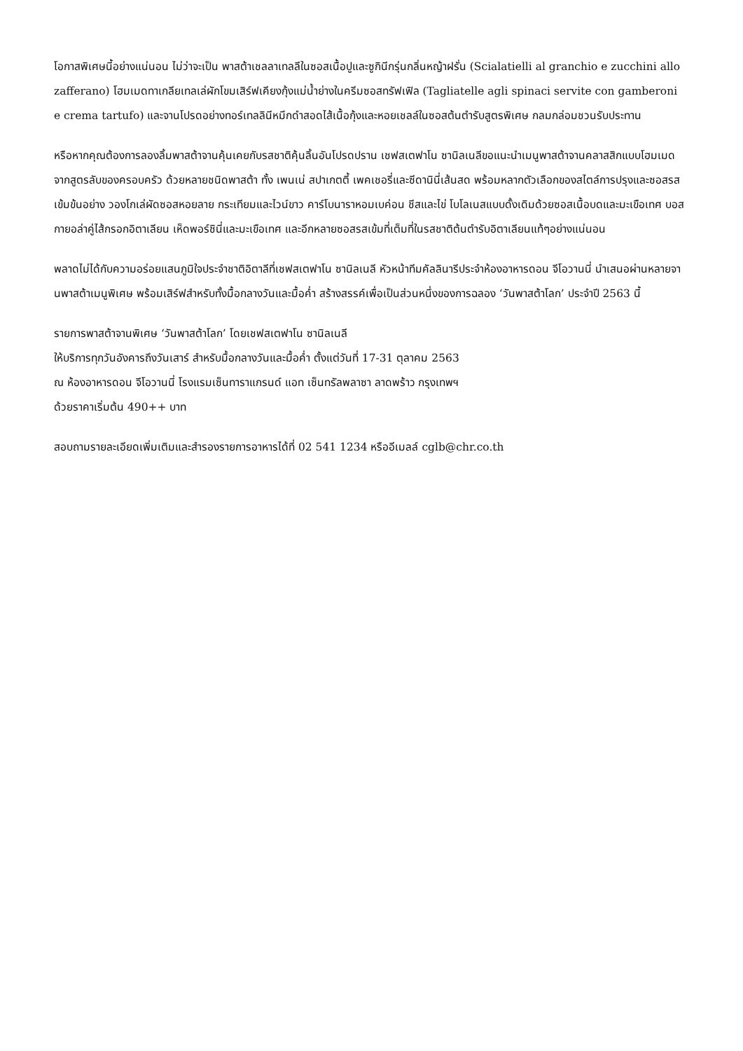โอกาสพิเศษนี้อย่างแน่นอน ไม่ว่าจะเป็น พาสต้าเชลลาเทลลีในซอสเนื้อปูและซูกินีกรุ่นกลิ่นหญ้าฝรั่น (Scialatielli al granchio e zucchini allo zafferano) โฮมเมดทาเกลียเทลเล่ผักโขมเสิร์ฟเคียงกุ้งแม่น้ำย่างในครีมซอสทรัฟเฟิล (Tagliatelle agli spinaci servite con gamberoni e crema tartufo) และจานโปรดอย่างทอร์เทลลินีหมึกดำสอดไส้เนื้อกุ้งและหอยเชลล์ในซอสต้นตำรับสูตรพิเศษ กลมกล่อมชวนรับประทาน
หรือหากคุณต้องการลองลิ้มพาสต้าจานคุ้นเคยกับรสชาติคุ้นลิ้นอันโปรดปราน เชฟสเตฟาโน ซานิลเนลีขอแนะนำเมนูพาสต้าจานคลาสสิกแบบโฮมเมดจากสูตรลับของครอบครัว ด้วยหลายชนิดพาสต้า ทั้ง เพนเน่ สปาเกตตี้ เพคเชอรี่และซีดานินี่เส้นสด พร้อมหลากตัวเลือกของสไตล์การปรุงและซอสรสเข้มข้นอย่าง วองโกเล่ผัดซอสหอยลาย กระเทียมและไวน์ขาว คาร์โบนาราหอมเบค่อน ชีสและไข่ โบโลเนสแบบดั้งเดิมด้วยซอสเนื้อบดและมะเขือเทศ บอสกายอล่าคู่ไส้กรอกอิตาเลียน เห็ดพอร์ชินี่และมะเขือเทศ และอีกหลายซอสรสเข้มที่เต็มที่ในรสชาติต้นตำรับอิตาเลียนแท้ๆอย่างแน่นอน
พลาดไม่ได้กับความอร่อยแสนภูมิใจประจำชาติอิตาลีที่เชฟสเตฟาโน ซานิลเนลี หัวหน้าทีมคัลลินารีประจำห้องอาหารดอน จีโอวานนี่ นำเสนอผ่านหลายจานพาสต้าเมนูพิเศษ พร้อมเสิร์ฟสำหรับทั้งมื้อกลางวันและมื้อค่ำ สร้างสรรค์เพื่อเป็นส่วนหนึ่งของการฉลอง ‘วันพาสต้าโลก’ ประจำปี 2563 นี้
รายการพาสต้าจานพิเศษ ‘วันพาสต้าโลก’ โดยเชฟสเตฟาโน ซานิลเนลี
ให้บริการทุกวันอังคารถึงวันเสาร์ สำหรับมื้อกลางวันและมื้อค่ำ ตั้งแต่วันที่ 17-31 ตุลาคม 2563
ณ ห้องอาหารดอน จีโอวานนี่ โรงแรมเซ็นทาราแกรนด์ แอท เซ็นทรัลพลาซา ลาดพร้าว กรุงเทพฯ
ด้วยราคาเริ่มต้น 490++ บาท
สอบถามรายละเอียดเพิ่มเติมและสำรองรายการอาหารได้ที่ 02 541 1234 หรืออีเมลล์ cglb@chr.co.th